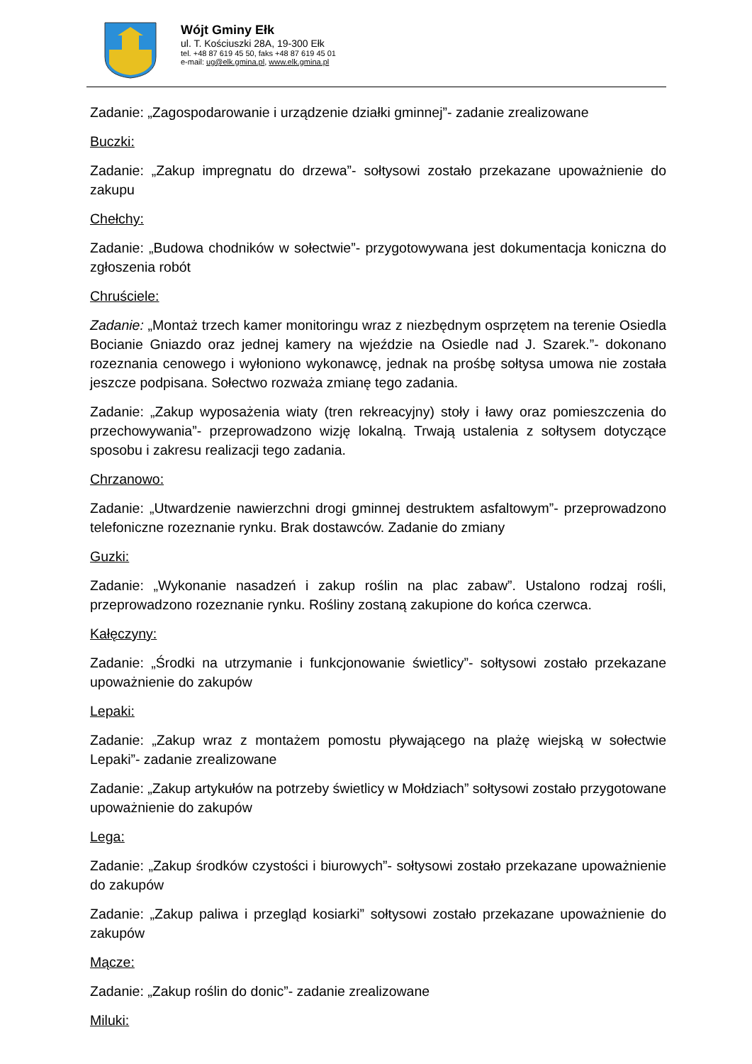Wójt Gminy Ełk
ul. T. Kościuszki 28A, 19-300 Ełk
tel. +48 87 619 45 50, faks +48 87 619 45 01
e-mail: ug@elk.gmina.pl, www.elk.gmina.pl
Zadanie: „Zagospodarowanie i urządzenie działki gminnej”- zadanie zrealizowane
Buczki:
Zadanie: „Zakup impregnatu do drzewa”- sołtysowi zostało przekazane upoważnienie do zakupu
Chełchy:
Zadanie: „Budowa chodników w sołectwie”- przygotowywana jest dokumentacja koniczna do zgłoszenia robót
Chruściele:
Zadanie: „Montaż trzech kamer monitoringu wraz z niezbędnym osprzętem na terenie Osiedla Bocianie Gniazdo oraz jednej kamery na wjeździe na Osiedle nad J. Szarek.”- dokonano rozeznania cenowego i wyłoniono wykonawcę, jednak na prośbę sołtysa umowa nie została jeszcze podpisana. Sołectwo rozważa zmianę tego zadania.
Zadanie: „Zakup wyposażenia wiaty (tren rekreacyjny) stoły i ławy oraz pomieszczenia do przechowywania”- przeprowadzono wizję lokalną. Trwają ustalenia z sołtysem dotyczące sposobu i zakresu realizacji tego zadania.
Chrzanowo:
Zadanie: „Utwardzenie nawierzchni drogi gminnej destruktem asfaltowym”- przeprowadzono telefoniczne rozeznanie rynku. Brak dostawców. Zadanie do zmiany
Guzki:
Zadanie: „Wykonanie nasadzeń i zakup roślin na plac zabaw”. Ustalono rodzaj rośli, przeprowadzono rozeznanie rynku. Rośliny zostaną zakupione do końca czerwca.
Kałęczyny:
Zadanie: „Środki na utrzymanie i funkcjonowanie świetlicy”- sołtysowi zostało przekazane upoważnienie do zakupów
Lepaki:
Zadanie: „Zakup wraz z montażem pomostu pływającego na plażę wiejską w sołectwie Lepaki”- zadanie zrealizowane
Zadanie: „Zakup artykułów na potrzeby świetlicy w Mołdziach” sołtysowi zostało przygotowane upoważnienie do zakupów
Lega:
Zadanie: „Zakup środków czystości i biurowych”- sołtysowi zostało przekazane upoważnienie do zakupów
Zadanie: „Zakup paliwa i przegląd kosiarki” sołtysowi zostało przekazane upoważnienie do zakupów
Mącze:
Zadanie: „Zakup roślin do donic”- zadanie zrealizowane
Miluki: